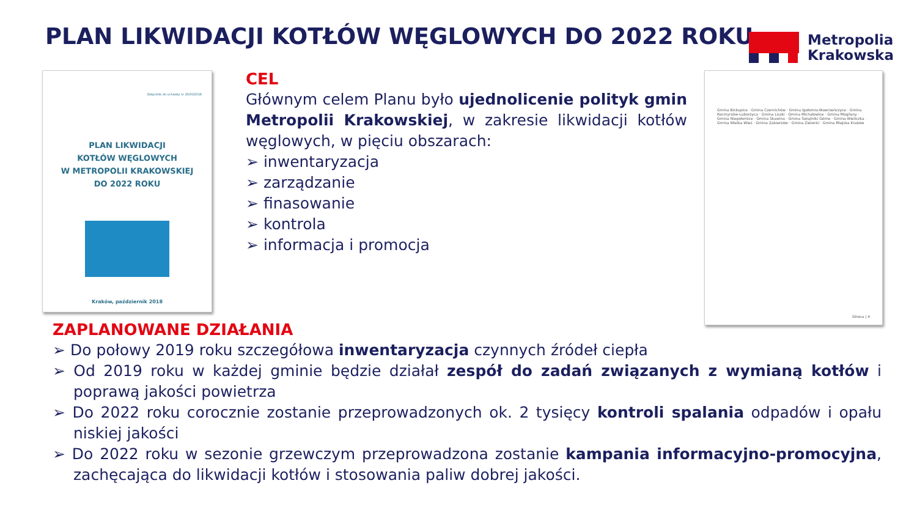PLAN LIKWIDACJI KOTŁÓW WĘGLOWYCH DO 2022 ROKU
Metropolia
Krakowska
Załącznik do uchwały nr 20/IV/2018
PLAN LIKWIDACJI
KOTŁÓW WĘGLOWYCH
W METROPOLII KRAKOWSKIEJ
DO 2022 ROKU
Kraków, październik 2018
Gmina Biskupice · Gmina Czernichów · Gmina Igołomia-Wawrzeńczyce · Gmina Kocmyrzów-Luborzyca · Gmina Liszki · Gmina Michałowice · Gmina Mogilany · Gmina Niepołomice · Gmina Skawina · Gmina Świątniki Górne · Gmina Wieliczka · Gmina Wielka Wieś · Gmina Zabierzów · Gmina Zielonki · Gmina Miejska Kraków
Strona | 4
CEL
Głównym celem Planu było ujednolicenie polityk gmin Metropolii Krakowskiej, w zakresie likwidacji kotłów węglowych, w pięciu obszarach:
➢ inwentaryzacja
➢ zarządzanie
➢ finasowanie
➢ kontrola
➢ informacja i promocja
ZAPLANOWANE DZIAŁANIA
➢ Do połowy 2019 roku szczegółowa inwentaryzacja czynnych źródeł ciepła
➢ Od 2019 roku w każdej gminie będzie działał zespół do zadań związanych z wymianą kotłów i poprawą jakości powietrza
➢ Do 2022 roku corocznie zostanie przeprowadzonych ok. 2 tysięcy kontroli spalania odpadów i opału niskiej jakości
➢ Do 2022 roku w sezonie grzewczym przeprowadzona zostanie kampania informacyjno-promocyjna, zachęcająca do likwidacji kotłów i stosowania paliw dobrej jakości.